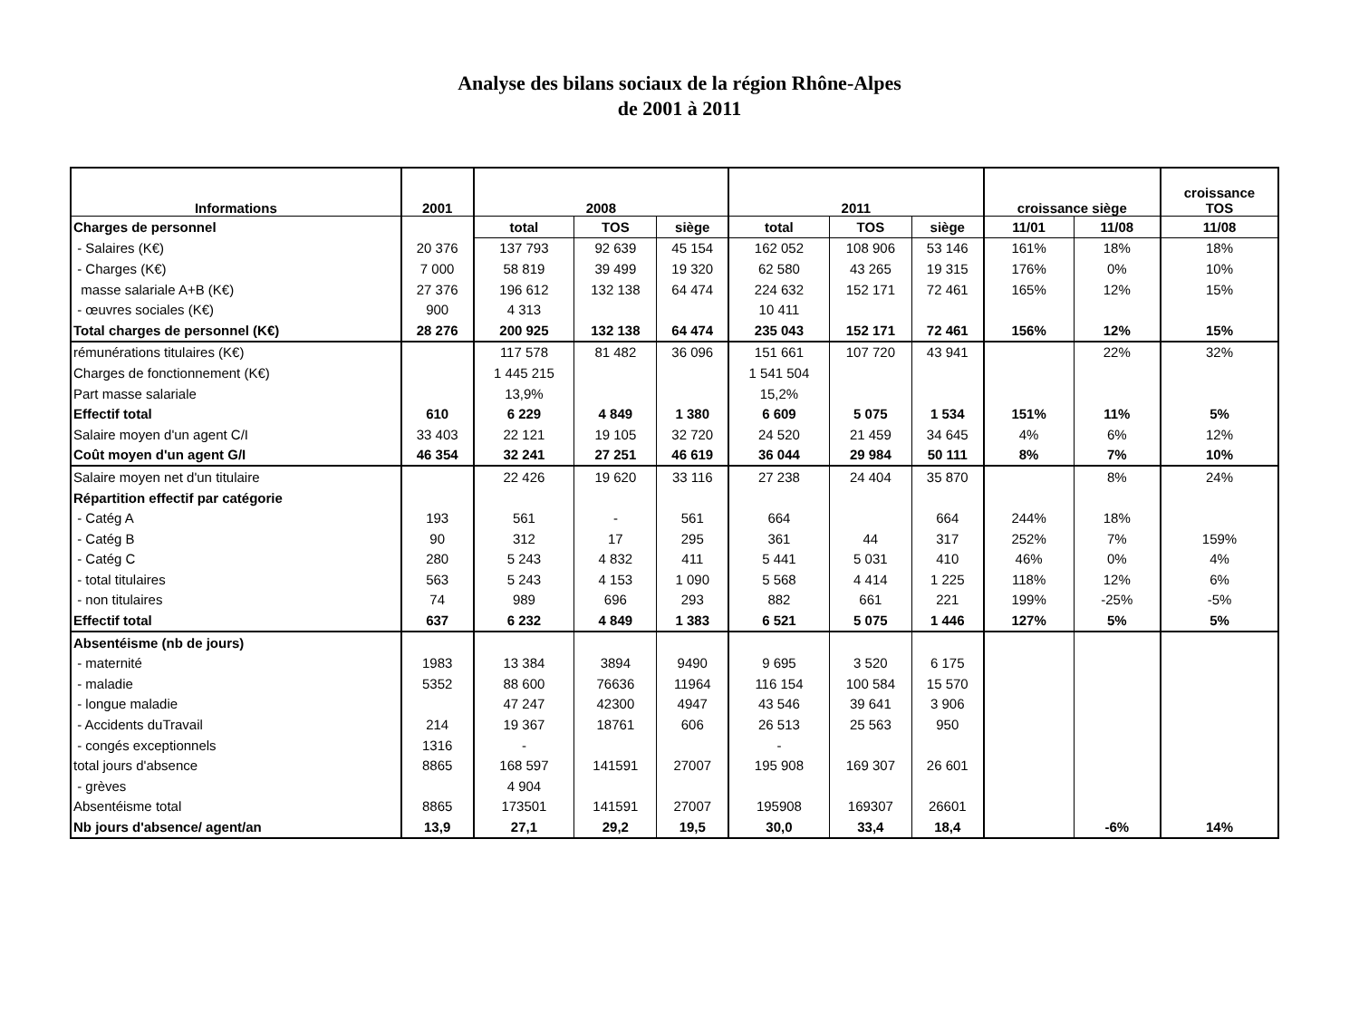Analyse des bilans sociaux de la région Rhône-Alpes
de 2001 à 2011
| Informations | 2001 | 2008 | | | 2011 | | | croissance siège | | croissance TOS |
| --- | --- | --- | --- | --- | --- | --- | --- | --- | --- | --- |
| Charges de personnel | | total | TOS | siège | total | TOS | siège | 11/01 | 11/08 | 11/08 |
| - Salaires (K€) | 20 376 | 137 793 | 92 639 | 45 154 | 162 052 | 108 906 | 53 146 | 161% | 18% | 18% |
| - Charges (K€) | 7 000 | 58 819 | 39 499 | 19 320 | 62 580 | 43 265 | 19 315 | 176% | 0% | 10% |
| masse salariale A+B (K€) | 27 376 | 196 612 | 132 138 | 64 474 | 224 632 | 152 171 | 72 461 | 165% | 12% | 15% |
| - œuvres sociales (K€) | 900 | 4 313 | | | 10 411 | | | | | |
| Total charges de personnel (K€) | 28 276 | 200 925 | 132 138 | 64 474 | 235 043 | 152 171 | 72 461 | 156% | 12% | 15% |
| rémunérations titulaires (K€) | | 117 578 | 81 482 | 36 096 | 151 661 | 107 720 | 43 941 | | 22% | 32% |
| Charges de fonctionnement (K€) | | 1 445 215 | | | 1 541 504 | | | | | |
| Part masse salariale | | 13,9% | | | 15,2% | | | | | |
| Effectif total | 610 | 6 229 | 4 849 | 1 380 | 6 609 | 5 075 | 1 534 | 151% | 11% | 5% |
| Salaire moyen d'un agent C/I | 33 403 | 22 121 | 19 105 | 32 720 | 24 520 | 21 459 | 34 645 | 4% | 6% | 12% |
| Coût moyen d'un agent G/I | 46 354 | 32 241 | 27 251 | 46 619 | 36 044 | 29 984 | 50 111 | 8% | 7% | 10% |
| Salaire moyen net d'un titulaire | | 22 426 | 19 620 | 33 116 | 27 238 | 24 404 | 35 870 | | 8% | 24% |
| Répartition effectif par catégorie | | | | | | | | | | |
| - Catég A | 193 | 561 | - | 561 | 664 | | 664 | 244% | 18% | |
| - Catég B | 90 | 312 | 17 | 295 | 361 | 44 | 317 | 252% | 7% | 159% |
| - Catég C | 280 | 5 243 | 4 832 | 411 | 5 441 | 5 031 | 410 | 46% | 0% | 4% |
| - total titulaires | 563 | 5 243 | 4 153 | 1 090 | 5 568 | 4 414 | 1 225 | 118% | 12% | 6% |
| - non titulaires | 74 | 989 | 696 | 293 | 882 | 661 | 221 | 199% | -25% | -5% |
| Effectif total | 637 | 6 232 | 4 849 | 1 383 | 6 521 | 5 075 | 1 446 | 127% | 5% | 5% |
| Absentéisme (nb de jours) | | | | | | | | | | |
| - maternité | 1983 | 13 384 | 3894 | 9490 | 9 695 | 3 520 | 6 175 | | | |
| - maladie | 5352 | 88 600 | 76636 | 11964 | 116 154 | 100 584 | 15 570 | | | |
| - longue maladie | | 47 247 | 42300 | 4947 | 43 546 | 39 641 | 3 906 | | | |
| - Accidents duTravail | 214 | 19 367 | 18761 | 606 | 26 513 | 25 563 | 950 | | | |
| - congés exceptionnels | 1316 | - | | | - | | | | | |
| total jours d'absence | 8865 | 168 597 | 141591 | 27007 | 195 908 | 169 307 | 26 601 | | | |
| - grèves | | 4 904 | | | | | | | | |
| Absentéisme total | 8865 | 173501 | 141591 | 27007 | 195908 | 169307 | 26601 | | | |
| Nb jours d'absence/ agent/an | 13,9 | 27,1 | 29,2 | 19,5 | 30,0 | 33,4 | 18,4 | | -6% | 14% |